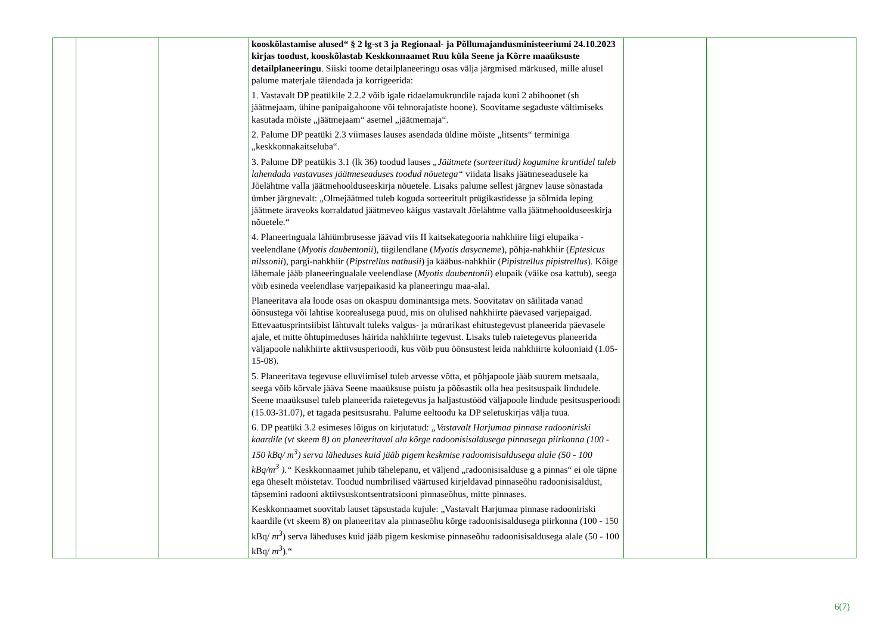| | | | kooskõlastamise alused“ § 2 lg-st 3 ja Regionaal- ja Põllumajandusministeeriumi 24.10.2023 kirjas toodust, kooskõlastab Keskkonnaamet Ruu küla Seene ja Kõrre maaüksuste detailplaneeringu . Siiski toome detailplaneeringu osas välja järgmised märkused, mille alusel palume materjale täiendada ja korrigeerida: 1. Vastavalt DP peatükile 2.2.2 võib igale ridaelamukrundile rajada kuni 2 abihoonet (sh jäätmejaam, ühine panipaigahoone või tehnorajatiste hoone). Soovitame segaduste vältimiseks kasutada mõiste „jäätmejaam“ asemel „jäätmemaja“. 2. Palume DP peatüki 2.3 viimases lauses asendada üldine mõiste „litsents“ terminiga „keskkonnakaitseluba“. 3. Palume DP peatükis 3.1 (lk 36) toodud lauses „Jäätmete (sorteeritud) kogumine kruntidel tuleb lahendada vastavuses jäätmeseaduses toodud nõuetega“ viidata lisaks jäätmeseadusele ka Jõelähtme valla jäätmehoolduseeskirja nõuetele. Lisaks palume sellest järgnev lause sõnastada ümber järgnevalt: „Olmejäätmed tuleb koguda sorteeritult prügikastidesse ja sõlmida leping jäätmete äraveoks korraldatud jäätmeveo käigus vastavalt Jõelähtme valla jäätmehoolduseeskirja nõuetele.“ 4. Planeeringuala lähiümbrusesse jäävad viis II kaitsekategooria nahkhiire liigi elupaika - veelendlane ( Myotis daubentonii ), tiigilendlane ( Myotis dasycneme ), põhja-nahkhiir ( Eptesicus nilssonii ), pargi-nahkhiir ( Pipstrellus nathusii ) ja kääbus-nahkhiir ( Pipistrellus pipistrellus ). Kõige lähemale jääb planeeringualale veelendlase ( Myotis daubentonii ) elupaik (väike osa kattub), seega võib esineda veelendlase varjepaikasid ka planeeringu maa-alal. Planeeritava ala loode osas on okaspuu dominantsiga mets. Soovitatav on säilitada vanad õõnsustega või lahtise koorealusega puud, mis on olulised nahkhiirte päevased varjepaigad. Ettevaatusprintsiibist lähtuvalt tuleks valgus- ja mürarikast ehitustegevust planeerida päevasele ajale, et mitte õhtupimeduses häirida nahkhiirte tegevust. Lisaks tuleb raietegevus planeerida väljapoole nahkhiirte aktiivsusperioodi, kus võib puu õõnsustest leida nahkhiirte kolooniaid (1.05-15-08). 5. Planeeritava tegevuse elluviimisel tuleb arvesse võtta, et põhjapoole jääb suurem metsaala, seega võib kõrvale jääva Seene maaüksuse puistu ja põõsastik olla hea pesitsuspaik lindudele. Seene maaüksusel tuleb planeerida raietegevus ja haljastustööd väljapoole lindude pesitsusperioodi (15.03-31.07), et tagada pesitsusrahu. Palume eeltoodu ka DP seletuskirjas välja tuua. 6. DP peatüki 3.2 esimeses lõigus on kirjutatud: „Vastavalt Harjumaa pinnase radooniriski kaardile (vt skeem 8) on planeeritaval ala kõrge radoonisisaldusega pinnasega piirkonna (100 - 150 kBq/ m<sup>3</sup>) serva läheduses kuid jääb pigem keskmise radoonisisaldusega alale (50 - 100 kBq/m<sup>3</sup> ).“ Keskkonnaamet juhib tähelepanu, et väljend „radoonisisalduse g a pinnas“ ei ole täpne ega üheselt mõistetav. Toodud numbrilised väärtused kirjeldavad pinnaseõhu radoonisisaldust, täpsemini radooni aktiivsuskontsentratsiooni pinnaseõhus, mitte pinnases. Keskkonnaamet soovitab lauset täpsustada kujule: „Vastavalt Harjumaa pinnase radooniriski kaardile (vt skeem 8) on planeeritav ala pinnaseõhu kõrge radoonisisaldusega piirkonna (100 - 150 kBq/ m<sup>3</sup> ) serva läheduses kuid jääb pigem keskmise pinnaseõhu radoonisisaldusega alale (50 - 100 kBq/ m<sup>3</sup> ).“ | | |
6(7)